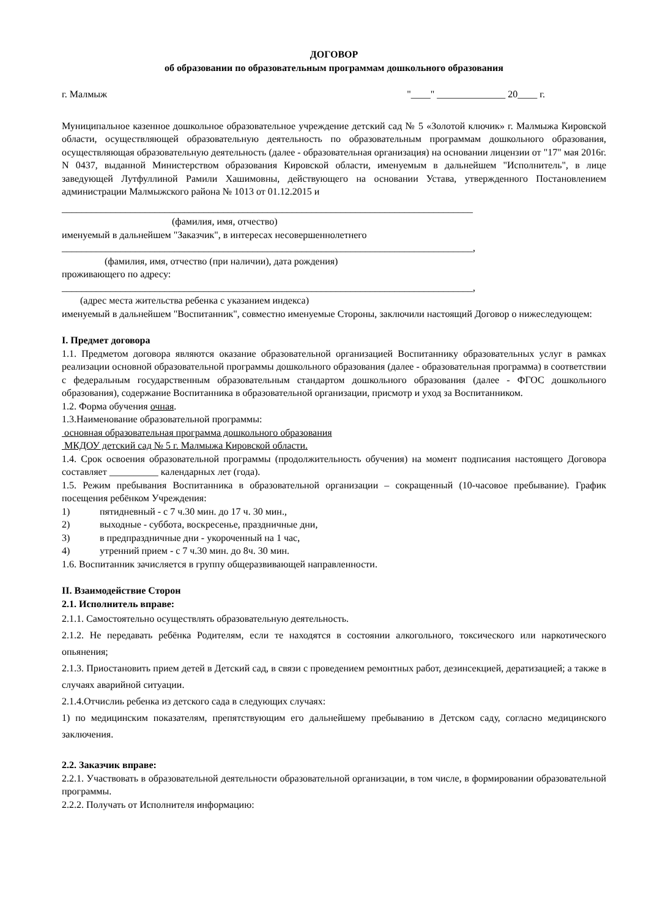ДОГОВОР
об образовании по образовательным программам дошкольного образования
г. Малмыж "____" ______________ 20____ г.
Муниципальное казенное дошкольное образовательное учреждение детский сад № 5 «Золотой ключик» г. Малмыжа Кировской области, осуществляющей образовательную деятельность по образовательным программам дошкольного образования, осуществляющая образовательную деятельность (далее - образовательная организация) на основании лицензии от "17" мая 2016г. N 0437, выданной Министерством образования Кировской области, именуемым в дальнейшем "Исполнитель", в лице заведующей Лутфуллиной Рамили Хашимовны, действующего на основании Устава, утвержденного Постановлением администрации Малмыжского района № 1013 от 01.12.2015 и
____________________________________________________________________________________
(фамилия, имя, отчество)
именуемый в дальнейшем "Заказчик", в интересах несовершеннолетнего
____________________________________________________________________________________,
(фамилия, имя, отчество (при наличии), дата рождения)
проживающего по адресу:
____________________________________________________________________________________,
(адрес места жительства ребенка с указанием индекса)
именуемый в дальнейшем "Воспитанник", совместно именуемые Стороны, заключили настоящий Договор о нижеследующем:
I. Предмет договора
1.1. Предметом договора являются оказание образовательной организацией Воспитаннику образовательных услуг в рамках реализации основной образовательной программы дошкольного образования (далее - образовательная программа) в соответствии с федеральным государственным образовательным стандартом дошкольного образования (далее - ФГОС дошкольного образования), содержание Воспитанника в образовательной организации, присмотр и уход за Воспитанником.
1.2. Форма обучения очная.
1.3.Наименование образовательной программы:
основная образовательная программа дошкольного образования
МКДОУ детский сад № 5 г. Малмыжа Кировской области.
1.4. Срок освоения образовательной программы (продолжительность обучения) на момент подписания настоящего Договора составляет __________ календарных лет (года).
1.5. Режим пребывания Воспитанника в образовательной организации – сокращенный (10-часовое пребывание). График посещения ребёнком Учреждения:
1) пятидневный - с 7 ч.30 мин. до 17 ч. 30 мин.,
2) выходные - суббота, воскресенье, праздничные дни,
3) в предпраздничные дни - укороченный на 1 час,
4) утренний прием - с 7 ч.30 мин. до 8ч. 30 мин.
1.6. Воспитанник зачисляется в группу общеразвивающей направленности.
II. Взаимодействие Сторон
2.1. Исполнитель вправе:
2.1.1. Самостоятельно осуществлять образовательную деятельность.
2.1.2. Не передавать ребёнка Родителям, если те находятся в состоянии алкогольного, токсического или наркотического опьянения;
2.1.3. Приостановить прием детей в Детский сад, в связи с проведением ремонтных работ, дезинсекцией, дератизацией; а также в случаях аварийной ситуации.
2.1.4.Отчислиь ребенка из детского сада в следующих случаях:
1) по медицинским показателям, препятствующим его дальнейшему пребыванию в Детском саду, согласно медицинского заключения.
2.2. Заказчик вправе:
2.2.1. Участвовать в образовательной деятельности образовательной организации, в том числе, в формировании образовательной программы.
2.2.2. Получать от Исполнителя информацию: